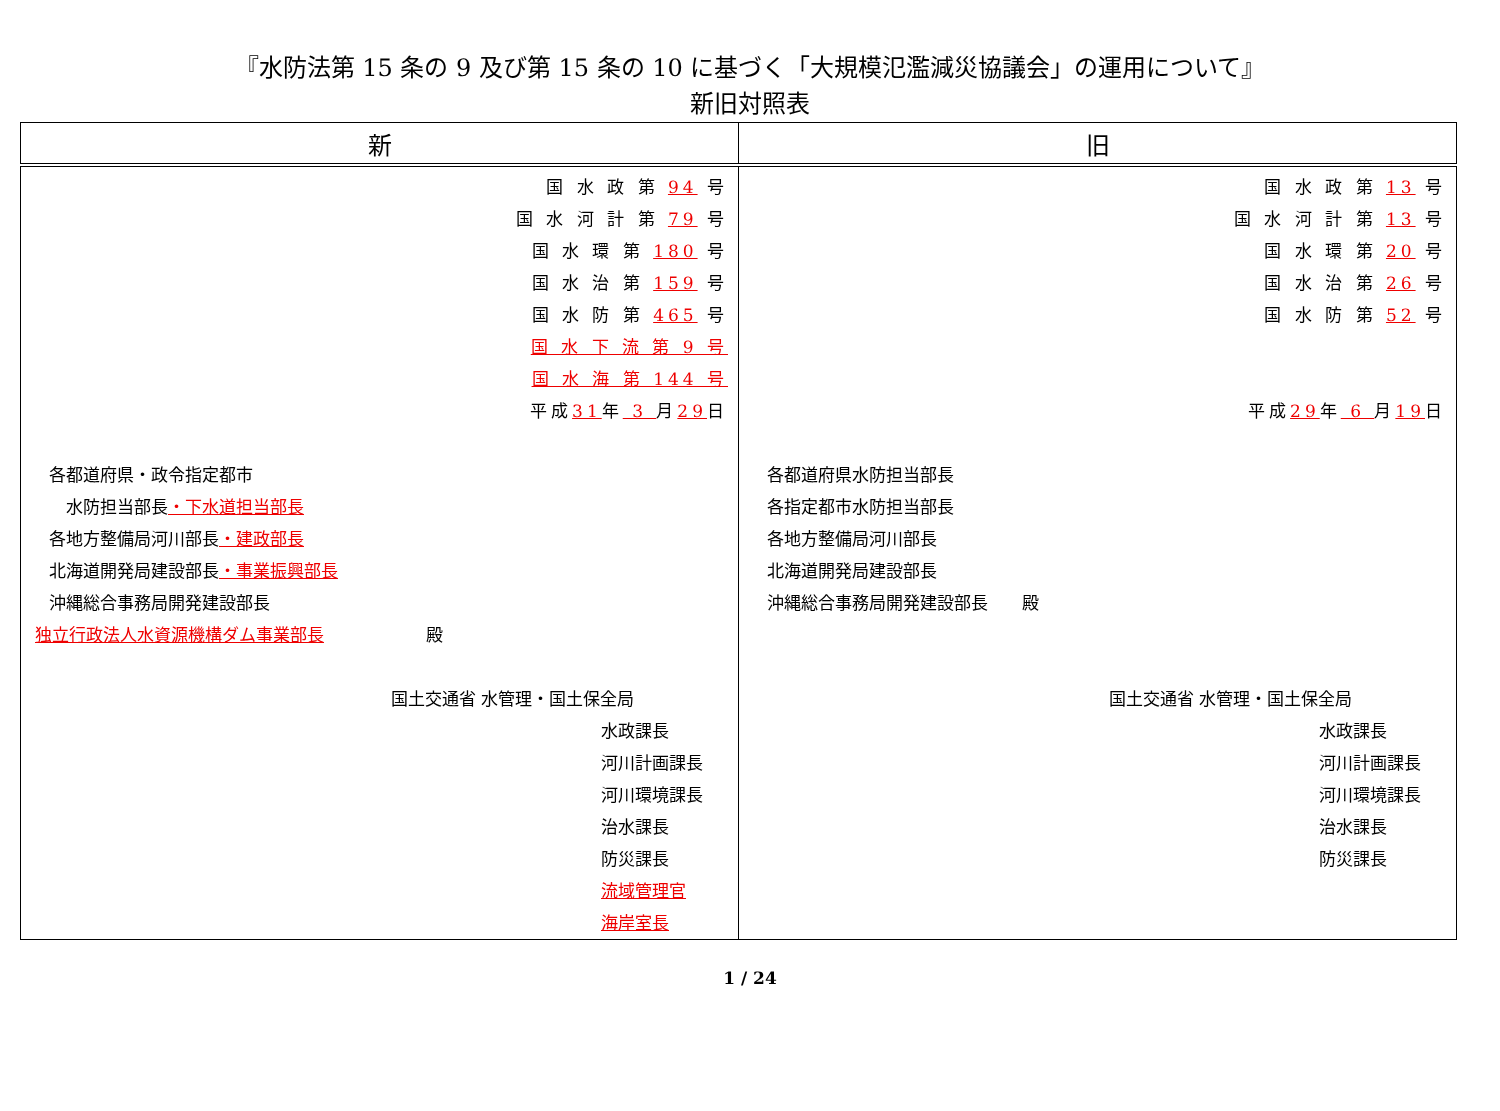『水防法第 15 条の 9 及び第 15 条の 10 に基づく「大規模氾濫減災協議会」の運用について』
新旧対照表
| 新 | 旧 |
| --- | --- |
| 国 水 政 第 94 号 国 水 河 計 第 79 号 国 水 環 第 180 号 国 水 治 第 159 号 国 水 防 第 465 号 国 水 下 流 第 9 号 国 水 海 第 144 号 平成 31 年 3 月 29 日 各都道府県・政令指定都市 水防担当部長 ・下水道担当部長 各地方整備局河川部長 ・建政部長 北海道開発局建設部長 ・事業振興部長 沖縄総合事務局開発建設部長 独立行政法人水資源機構ダム事業部長 殿 国土交通省 水管理・国土保全局 水政課長 河川計画課長 河川環境課長 治水課長 防災課長 流域管理官 海岸室長 | 国 水 政 第 13 号 国 水 河 計 第 13 号 国 水 環 第 20 号 国 水 治 第 26 号 国 水 防 第 52 号 平成 29 年 6 月 19 日 各都道府県水防担当部長 各指定都市水防担当部長 各地方整備局河川部長 北海道開発局建設部長 沖縄総合事務局開発建設部長 殿 国土交通省 水管理・国土保全局 水政課長 河川計画課長 河川環境課長 治水課長 防災課長 |
1 / 24